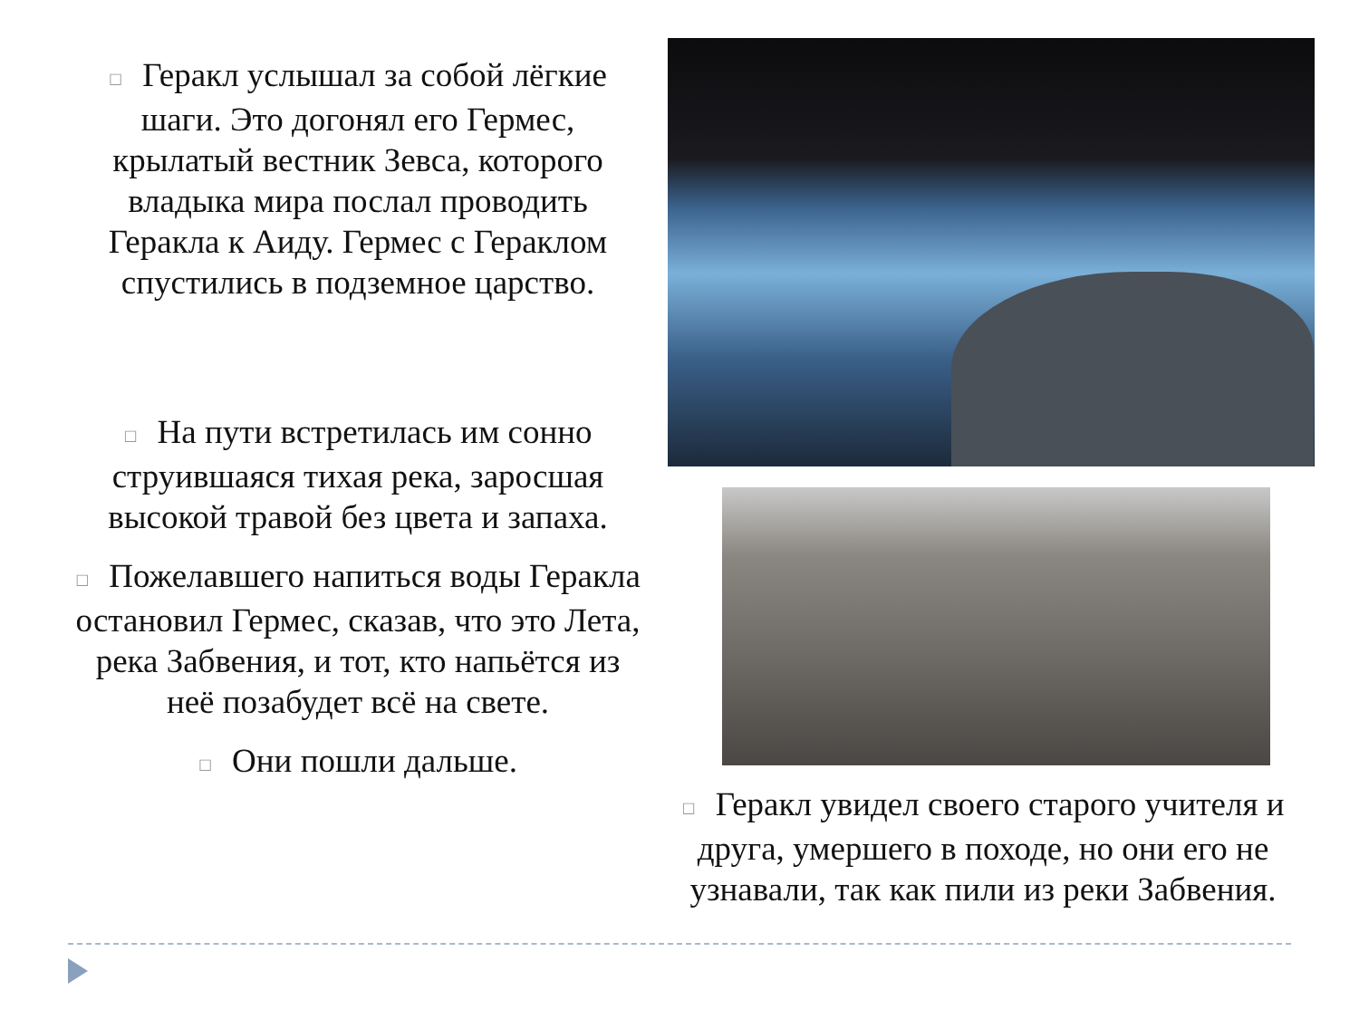□ Геракл услышал за собой лёгкие шаги. Это догонял его Гермес, крылатый вестник Зевса, которого владыка мира послал проводить Геракла к Аиду. Гермес с Гераклом спустились в подземное царство.
□ На пути встретилась им сонно струившаяся тихая река, заросшая высокой травой без цвета и запаха.
□ Пожелавшего напиться воды Геракла остановил Гермес, сказав, что это Лета, река Забвения, и тот, кто напьётся из неё позабудет всё на свете.
□ Они пошли дальше.
□ Геракл увидел своего старого учителя и друга, умершего в походе, но они его не узнавали, так как пили из реки Забвения.